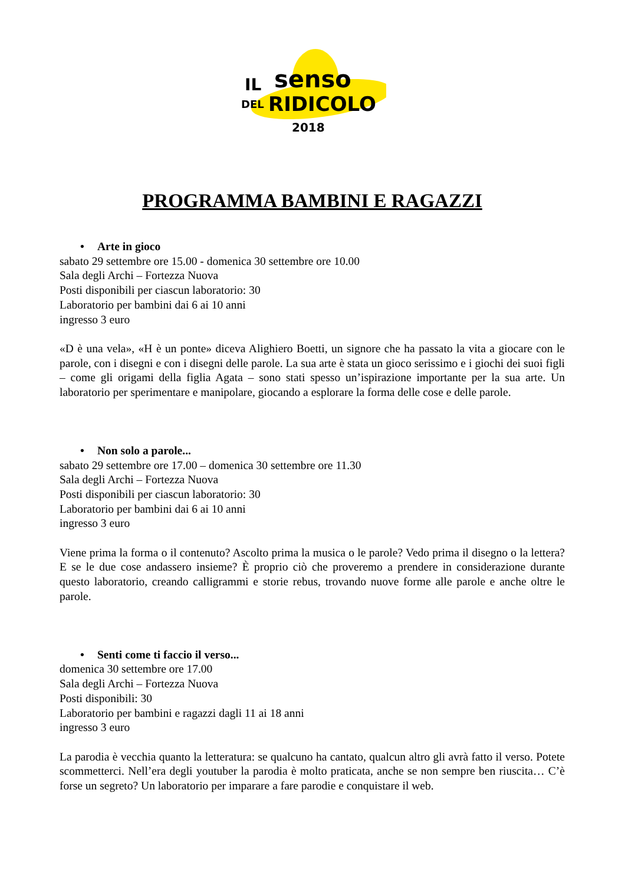IL
senso
DEL
RIDICOLO
2018
PROGRAMMA BAMBINI E RAGAZZI
• Arte in gioco
sabato 29 settembre ore 15.00 - domenica 30 settembre ore 10.00
Sala degli Archi – Fortezza Nuova
Posti disponibili per ciascun laboratorio: 30
Laboratorio per bambini dai 6 ai 10 anni
ingresso 3 euro
«D è una vela», «H è un ponte» diceva Alighiero Boetti, un signore che ha passato la vita a giocare con le parole, con i disegni e con i disegni delle parole. La sua arte è stata un gioco serissimo e i giochi dei suoi figli – come gli origami della figlia Agata – sono stati spesso un’ispirazione importante per la sua arte. Un laboratorio per sperimentare e manipolare, giocando a esplorare la forma delle cose e delle parole.
• Non solo a parole...
sabato 29 settembre ore 17.00 – domenica 30 settembre ore 11.30
Sala degli Archi – Fortezza Nuova
Posti disponibili per ciascun laboratorio: 30
Laboratorio per bambini dai 6 ai 10 anni
ingresso 3 euro
Viene prima la forma o il contenuto? Ascolto prima la musica o le parole? Vedo prima il disegno o la lettera? E se le due cose andassero insieme? È proprio ciò che proveremo a prendere in considerazione durante questo laboratorio, creando calligrammi e storie rebus, trovando nuove forme alle parole e anche oltre le parole.
• Senti come ti faccio il verso...
domenica 30 settembre ore 17.00
Sala degli Archi – Fortezza Nuova
Posti disponibili: 30
Laboratorio per bambini e ragazzi dagli 11 ai 18 anni
ingresso 3 euro
La parodia è vecchia quanto la letteratura: se qualcuno ha cantato, qualcun altro gli avrà fatto il verso. Potete scommetterci. Nell’era degli youtuber la parodia è molto praticata, anche se non sempre ben riuscita… C’è forse un segreto? Un laboratorio per imparare a fare parodie e conquistare il web.